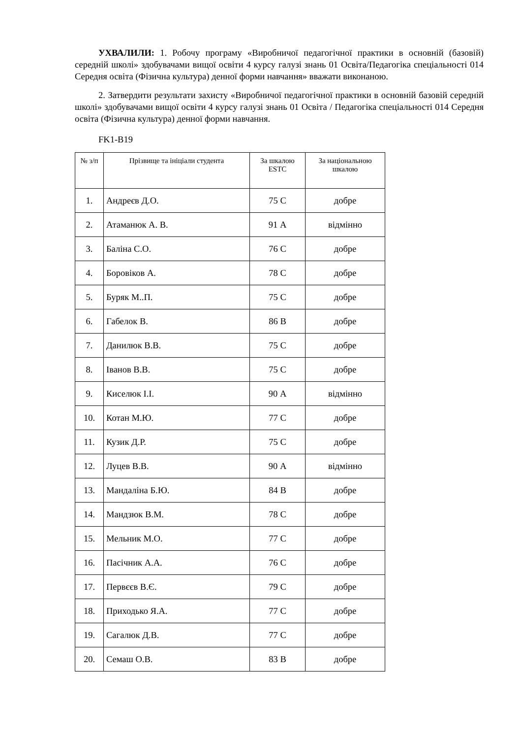УХВАЛИЛИ: 1. Робочу програму «Виробничої педагогічної практики в основній (базовій) середній школі» здобувачами вищої освіти 4 курсу галузі знань 01 Освіта/Педагогіка спеціальності 014 Середня освіта (Фізична культура) денної форми навчання» вважати виконаною.
2. Затвердити результати захисту «Виробничої педагогічної практики в основній базовій середній школі» здобувачами вищої освіти 4 курсу галузі знань 01 Освіта / Педагогіка спеціальності 014 Середня освіта (Фізична культура) денної форми навчання.
FK1-B19
| № з/п | Прізвище та ініціали студента | За шкалою ESTC | За національною шкалою |
| --- | --- | --- | --- |
| 1. | Андреєв Д.О. | 75 С | добре |
| 2. | Атаманюк А. В. | 91 А | відмінно |
| 3. | Баліна С.О. | 76 С | добре |
| 4. | Боровіков А. | 78 С | добре |
| 5. | Буряк М..П. | 75 С | добре |
| 6. | Габелок В. | 86 В | добре |
| 7. | Данилюк В.В. | 75 С | добре |
| 8. | Іванов В.В. | 75 С | добре |
| 9. | Киселюк І.І. | 90 А | відмінно |
| 10. | Котан М.Ю. | 77 С | добре |
| 11. | Кузик Д.Р. | 75 С | добре |
| 12. | Луцев В.В. | 90 А | відмінно |
| 13. | Мандаліна Б.Ю. | 84 В | добре |
| 14. | Мандзюк В.М. | 78 С | добре |
| 15. | Мельник М.О. | 77 С | добре |
| 16. | Пасічник А.А. | 76 С | добре |
| 17. | Первєєв В.Є. | 79 С | добре |
| 18. | Приходько Я.А. | 77 С | добре |
| 19. | Сагалюк Д.В. | 77 С | добре |
| 20. | Семаш О.В. | 83 В | добре |